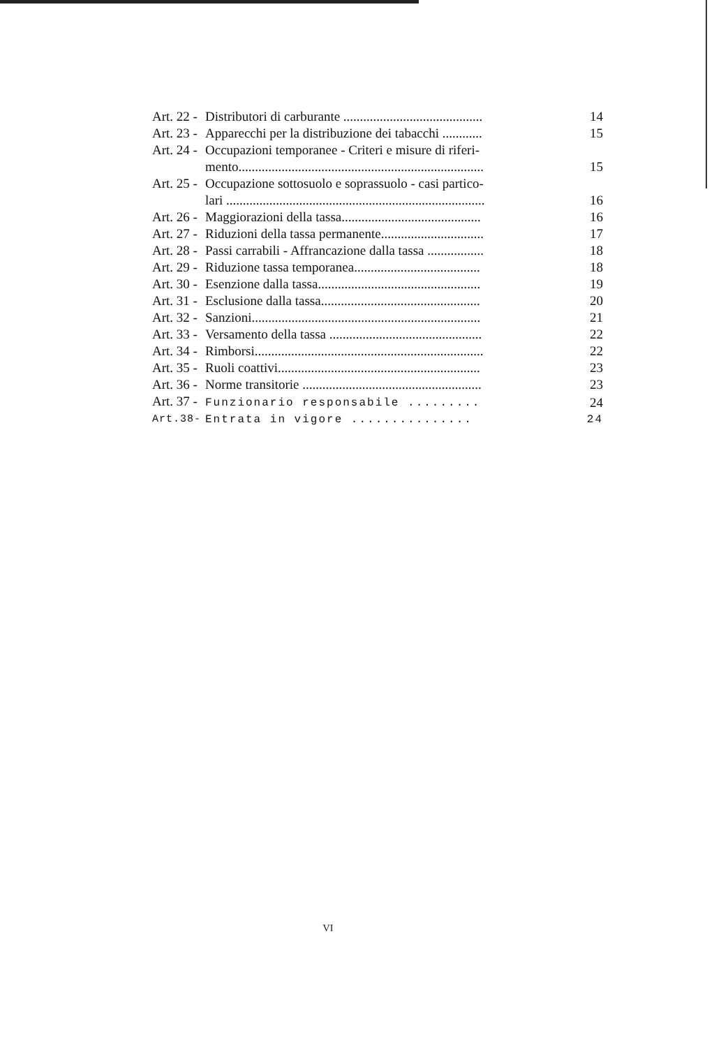| Art. 22 - | Distributori di carburante .......................................... | 14 |
| Art. 23 - | Apparecchi per la distribuzione dei tabacchi ............ | 15 |
| Art. 24 - | Occupazioni temporanee - Criteri e misure di riferi- mento.......................................................................... | 15 |
| Art. 25 - | Occupazione sottosuolo e soprassuolo - casi partico- lari .............................................................................. | 16 |
| Art. 26 - | Maggiorazioni della tassa.......................................... | 16 |
| Art. 27 - | Riduzioni della tassa permanente............................... | 17 |
| Art. 28 - | Passi carrabili - Affrancazione dalla tassa ................. | 18 |
| Art. 29 - | Riduzione tassa temporanea...................................... | 18 |
| Art. 30 - | Esenzione dalla tassa................................................. | 19 |
| Art. 31 - | Esclusione dalla tassa................................................ | 20 |
| Art. 32 - | Sanzioni..................................................................... | 21 |
| Art. 33 - | Versamento della tassa .............................................. | 22 |
| Art. 34 - | Rimborsi..................................................................... | 22 |
| Art. 35 - | Ruoli coattivi............................................................. | 23 |
| Art. 36 - | Norme transitorie ...................................................... | 23 |
| Art. 37 - | Funzionario responsabile ......... | 24 |
| Art.38- | Entrata in vigore ............... | 24 |
VI